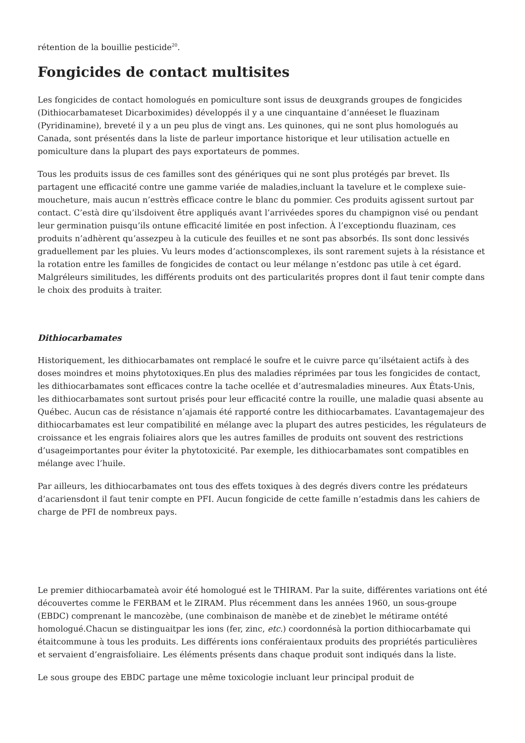rétention de la bouillie pesticide<sup>20</sup>.
Fongicides de contact multisites
Les fongicides de contact homologués en pomiculture sont issus de deuxgrands groupes de fongicides (Dithiocarbamateset Dicarboximides) développés il y a une cinquantaine d’annéeset le fluazinam (Pyridinamine), breveté il y a un peu plus de vingt ans. Les quinones, qui ne sont plus homologués au Canada, sont présentés dans la liste de parleur importance historique et leur utilisation actuelle en pomiculture dans la plupart des pays exportateurs de pommes.
Tous les produits issus de ces familles sont des génériques qui ne sont plus protégés par brevet. Ils partagent une efficacité contre une gamme variée de maladies,incluant la tavelure et le complexe suie-moucheture, mais aucun n’esttrès efficace contre le blanc du pommier. Ces produits agissent surtout par contact. C’està dire qu’ilsdoivent être appliqués avant l’arrivéedes spores du champignon visé ou pendant leur germination puisqu’ils ontune efficacité limitée en post infection. À l’exceptiondu fluazinam, ces produits n’adhèrent qu’assezpeu à la cuticule des feuilles et ne sont pas absorbés. Ils sont donc lessivés graduellement par les pluies. Vu leurs modes d’actionscomplexes, ils sont rarement sujets à la résistance et la rotation entre les familles de fongicides de contact ou leur mélange n’estdonc pas utile à cet égard. Malgréleurs similitudes, les différents produits ont des particularités propres dont il faut tenir compte dans le choix des produits à traiter.
Dithiocarbamates
Historiquement, les dithiocarbamates ont remplacé le soufre et le cuivre parce qu’ilsétaient actifs à des doses moindres et moins phytotoxiques.En plus des maladies réprimées par tous les fongicides de contact, les dithiocarbamates sont efficaces contre la tache ocellée et d’autresmaladies mineures. Aux États-Unis, les dithiocarbamates sont surtout prisés pour leur efficacité contre la rouille, une maladie quasi absente au Québec. Aucun cas de résistance n’ajamais été rapporté contre les dithiocarbamates. L’avantagemajeur des dithiocarbamates est leur compatibilité en mélange avec la plupart des autres pesticides, les régulateurs de croissance et les engrais foliaires alors que les autres familles de produits ont souvent des restrictions d’usageimportantes pour éviter la phytotoxicité. Par exemple, les dithiocarbamates sont compatibles en mélange avec l’huile.
Par ailleurs, les dithiocarbamates ont tous des effets toxiques à des degrés divers contre les prédateurs d’acariensdont il faut tenir compte en PFI. Aucun fongicide de cette famille n’estadmis dans les cahiers de charge de PFI de nombreux pays.
Le premier dithiocarbamateà avoir été homologué est le THIRAM. Par la suite, différentes variations ont été découvertes comme le FERBAM et le ZIRAM. Plus récemment dans les années 1960, un sous-groupe (EBDC) comprenant le mancozèbe, (une combinaison de manèbe et de zineb)et le métirame ontété homologué.Chacun se distinguaitpar les ions (fer, zinc, etc.) coordonnésà la portion dithiocarbamate qui étaitcommune à tous les produits. Les différents ions conféraientaux produits des propriétés particulières et servaient d’engraisfoliaire. Les éléments présents dans chaque produit sont indiqués dans la liste.
Le sous groupe des EBDC partage une même toxicologie incluant leur principal produit de